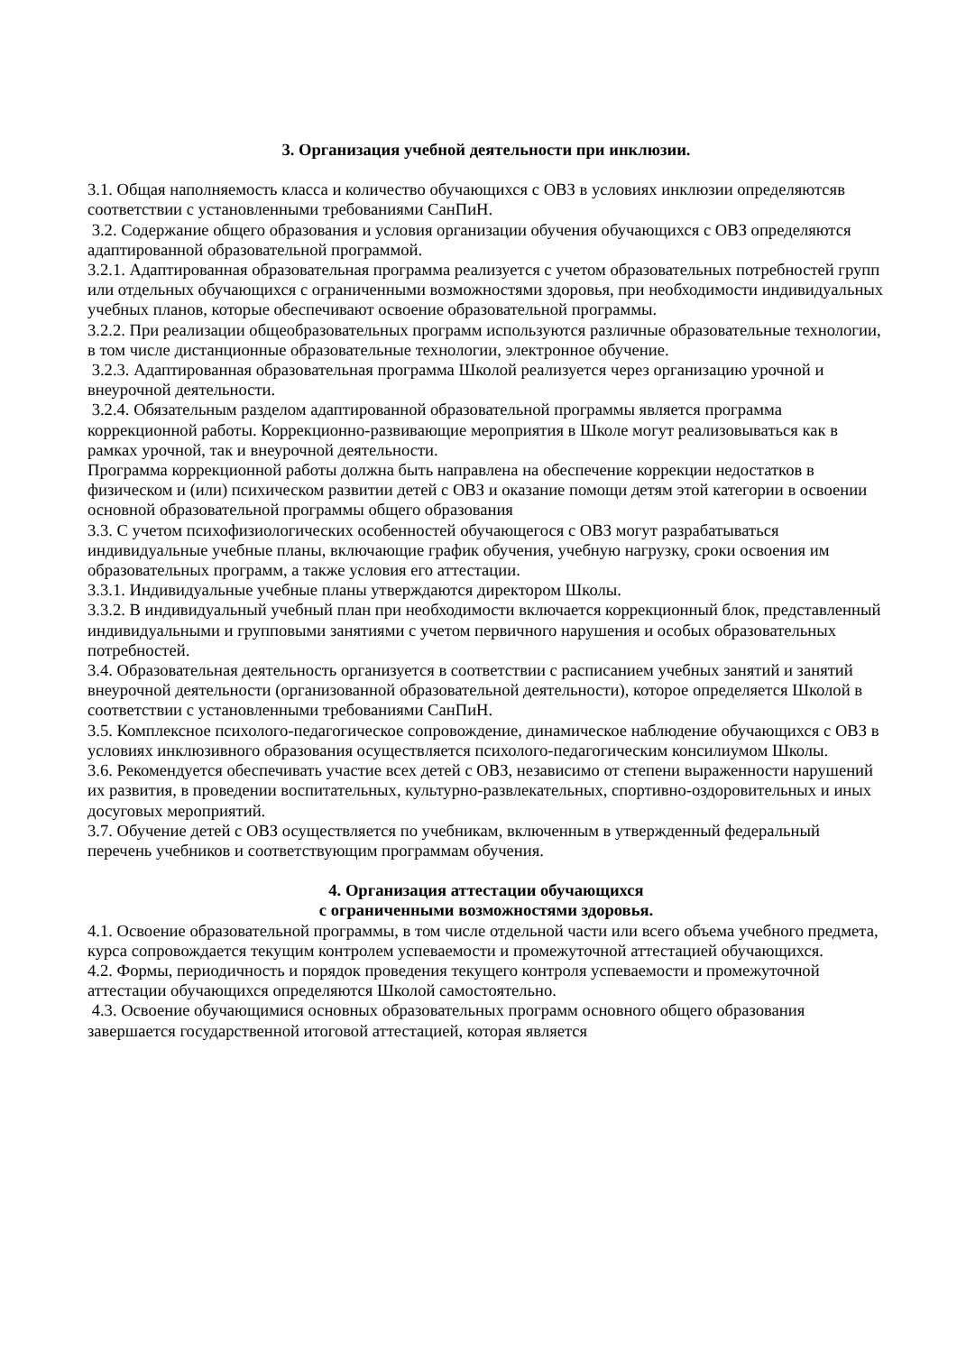3. Организация учебной деятельности при инклюзии.
3.1. Общая наполняемость класса и количество обучающихся с ОВЗ в условиях инклюзии определяютсяв соответствии с установленными требованиями СанПиН.
3.2. Содержание общего образования и условия организации обучения обучающихся с ОВЗ определяются адаптированной образовательной программой.
3.2.1. Адаптированная образовательная программа реализуется с учетом образовательных потребностей групп или отдельных обучающихся с ограниченными возможностями здоровья, при необходимости индивидуальных учебных планов, которые обеспечивают освоение образовательной программы.
3.2.2. При реализации общеобразовательных программ используются различные образовательные технологии, в том числе дистанционные образовательные технологии, электронное обучение.
3.2.3. Адаптированная образовательная программа Школой реализуется через организацию урочной и внеурочной деятельности.
3.2.4. Обязательным разделом адаптированной образовательной программы является программа коррекционной работы. Коррекционно-развивающие мероприятия в Школе могут реализовываться как в рамках урочной, так и внеурочной деятельности.
Программа коррекционной работы должна быть направлена на обеспечение коррекции недостатков в физическом и (или) психическом развитии детей с ОВЗ и оказание помощи детям этой категории в освоении основной образовательной программы общего образования
3.3. С учетом психофизиологических особенностей обучающегося с ОВЗ могут разрабатываться индивидуальные учебные планы, включающие график обучения, учебную нагрузку, сроки освоения им образовательных программ, а также условия его аттестации.
3.3.1. Индивидуальные учебные планы утверждаются директором Школы.
3.3.2. В индивидуальный учебный план при необходимости включается коррекционный блок, представленный индивидуальными и групповыми занятиями с учетом первичного нарушения и особых образовательных потребностей.
3.4. Образовательная деятельность организуется в соответствии с расписанием учебных занятий и занятий внеурочной деятельности (организованной образовательной деятельности), которое определяется Школой в соответствии с установленными требованиями СанПиН.
3.5. Комплексное психолого-педагогическое сопровождение, динамическое наблюдение обучающихся с ОВЗ в условиях инклюзивного образования осуществляется психолого-педагогическим консилиумом Школы.
3.6. Рекомендуется обеспечивать участие всех детей с ОВЗ, независимо от степени выраженности нарушений их развития, в проведении воспитательных, культурно-развлекательных, спортивно-оздоровительных и иных досуговых мероприятий.
3.7. Обучение детей с ОВЗ осуществляется по учебникам, включенным в утвержденный федеральный перечень учебников и соответствующим программам обучения.
4. Организация аттестации обучающихся
с ограниченными возможностями здоровья.
4.1. Освоение образовательной программы, в том числе отдельной части или всего объема учебного предмета, курса сопровождается текущим контролем успеваемости и промежуточной аттестацией обучающихся.
4.2. Формы, периодичность и порядок проведения текущего контроля успеваемости и промежуточной аттестации обучающихся определяются Школой самостоятельно.
4.3. Освоение обучающимися основных образовательных программ основного общего образования завершается государственной итоговой аттестацией, которая является